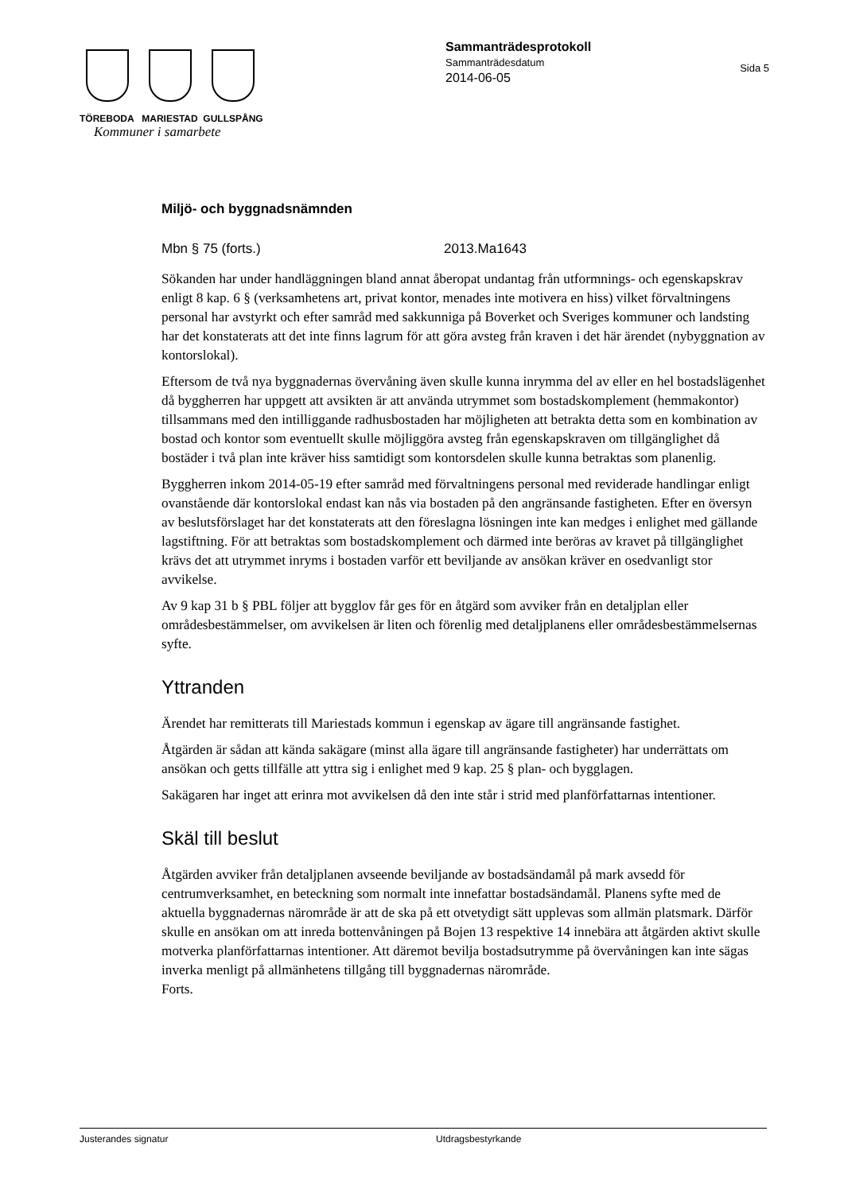TÖREBODA MARIESTAD GULLSPÅNG
Kommuner i samarbete
Sammanträdesprotokoll
Sammanträdesdatum
2014-06-05
Sida 5
Miljö- och byggnadsnämnden
Mbn § 75 (forts.) 2013.Ma1643
Sökanden har under handläggningen bland annat åberopat undantag från utformnings- och egenskapskrav enligt 8 kap. 6 § (verksamhetens art, privat kontor, menades inte motivera en hiss) vilket förvaltningens personal har avstyrkt och efter samråd med sakkunniga på Boverket och Sveriges kommuner och landsting har det konstaterats att det inte finns lagrum för att göra avsteg från kraven i det här ärendet (nybyggnation av kontorslokal).
Eftersom de två nya byggnadernas övervåning även skulle kunna inrymma del av eller en hel bostadslägenhet då byggherren har uppgett att avsikten är att använda utrymmet som bostadskomplement (hemmakontor) tillsammans med den intilliggande radhusbostaden har möjligheten att betrakta detta som en kombination av bostad och kontor som eventuellt skulle möjliggöra avsteg från egenskapskraven om tillgänglighet då bostäder i två plan inte kräver hiss samtidigt som kontorsdelen skulle kunna betraktas som planenlig.
Byggherren inkom 2014-05-19 efter samråd med förvaltningens personal med reviderade handlingar enligt ovanstående där kontorslokal endast kan nås via bostaden på den angränsande fastigheten. Efter en översyn av beslutsförslaget har det konstaterats att den föreslagna lösningen inte kan medges i enlighet med gällande lagstiftning. För att betraktas som bostadskomplement och därmed inte beröras av kravet på tillgänglighet krävs det att utrymmet inryms i bostaden varför ett beviljande av ansökan kräver en osedvanligt stor avvikelse.
Av 9 kap 31 b § PBL följer att bygglov får ges för en åtgärd som avviker från en detaljplan eller områdesbestämmelser, om avvikelsen är liten och förenlig med detaljplanens eller områdesbestämmelsernas syfte.
Yttranden
Ärendet har remitterats till Mariestads kommun i egenskap av ägare till angränsande fastighet.
Åtgärden är sådan att kända sakägare (minst alla ägare till angränsande fastigheter) har underrättats om ansökan och getts tillfälle att yttra sig i enlighet med 9 kap. 25 § plan- och bygglagen.
Sakägaren har inget att erinra mot avvikelsen då den inte står i strid med planförfattarnas intentioner.
Skäl till beslut
Åtgärden avviker från detaljplanen avseende beviljande av bostadsändamål på mark avsedd för centrumverksamhet, en beteckning som normalt inte innefattar bostadsändamål. Planens syfte med de aktuella byggnadernas närområde är att de ska på ett otvetydigt sätt upplevas som allmän platsmark. Därför skulle en ansökan om att inreda bottenvåningen på Bojen 13 respektive 14 innebära att åtgärden aktivt skulle motverka planförfattarnas intentioner. Att däremot bevilja bostadsutrymme på övervåningen kan inte sägas inverka menligt på allmänhetens tillgång till byggnadernas närområde.
Forts.
Justerandes signatur Utdragsbestyrkande